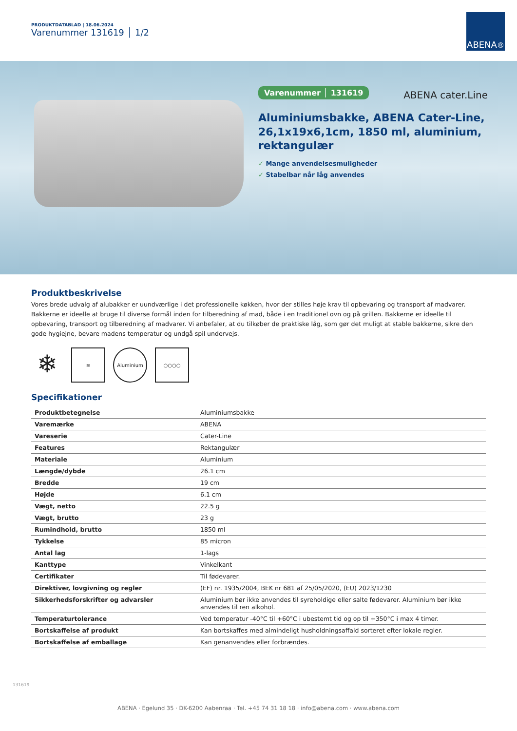PRODUKTDATABLAD | 18.06.2024
Varenummer 131619 │ 1/2
ABENA<sup>®</sup>
Varenummer │ 131619
Aluminiumsbakke, ABENA Cater-Line, 26,1x19x6,1cm, 1850 ml, aluminium, rektangulær
✓ Mange anvendelsesmuligheder
✓ Stabelbar når låg anvendes
ABENA cater.Line
Produktbeskrivelse
Vores brede udvalg af alubakker er uundværlige i det professionelle køkken, hvor der stilles høje krav til opbevaring og transport af madvarer. Bakkerne er ideelle at bruge til diverse formål inden for tilberedning af mad, både i en traditionel ovn og på grillen. Bakkerne er ideelle til opbevaring, transport og tilberedning af madvarer. Vi anbefaler, at du tilkøber de praktiske låg, som gør det muligt at stable bakkerne, sikre den gode hygiejne, bevare madens temperatur og undgå spil undervejs.
❄
≋ Aluminium ○○○○
Specifikationer
| Produktbetegnelse | Aluminiumsbakke |
| Varemærke | ABENA |
| Vareserie | Cater-Line |
| Features | Rektangulær |
| Materiale | Aluminium |
| Længde/dybde | 26.1 cm |
| Bredde | 19 cm |
| Højde | 6.1 cm |
| Vægt, netto | 22.5 g |
| Vægt, brutto | 23 g |
| Rumindhold, brutto | 1850 ml |
| Tykkelse | 85 micron |
| Antal lag | 1-lags |
| Kanttype | Vinkelkant |
| Certifikater | Til fødevarer. |
| Direktiver, lovgivning og regler | (EF) nr. 1935/2004, BEK nr 681 af 25/05/2020, (EU) 2023/1230 |
| Sikkerhedsforskrifter og advarsler | Aluminium bør ikke anvendes til syreholdige eller salte fødevarer. Aluminium bør ikke anvendes til ren alkohol. |
| Temperaturtolerance | Ved temperatur -40°C til +60°C i ubestemt tid og op til +350°C i max 4 timer. |
| Bortskaffelse af produkt | Kan bortskaffes med almindeligt husholdningsaffald sorteret efter lokale regler. |
| Bortskaffelse af emballage | Kan genanvendes eller forbrændes. |
131619
ABENA · Egelund 35 · DK-6200 Aabenraa · Tel. +45 74 31 18 18 · info@abena.com · www.abena.com